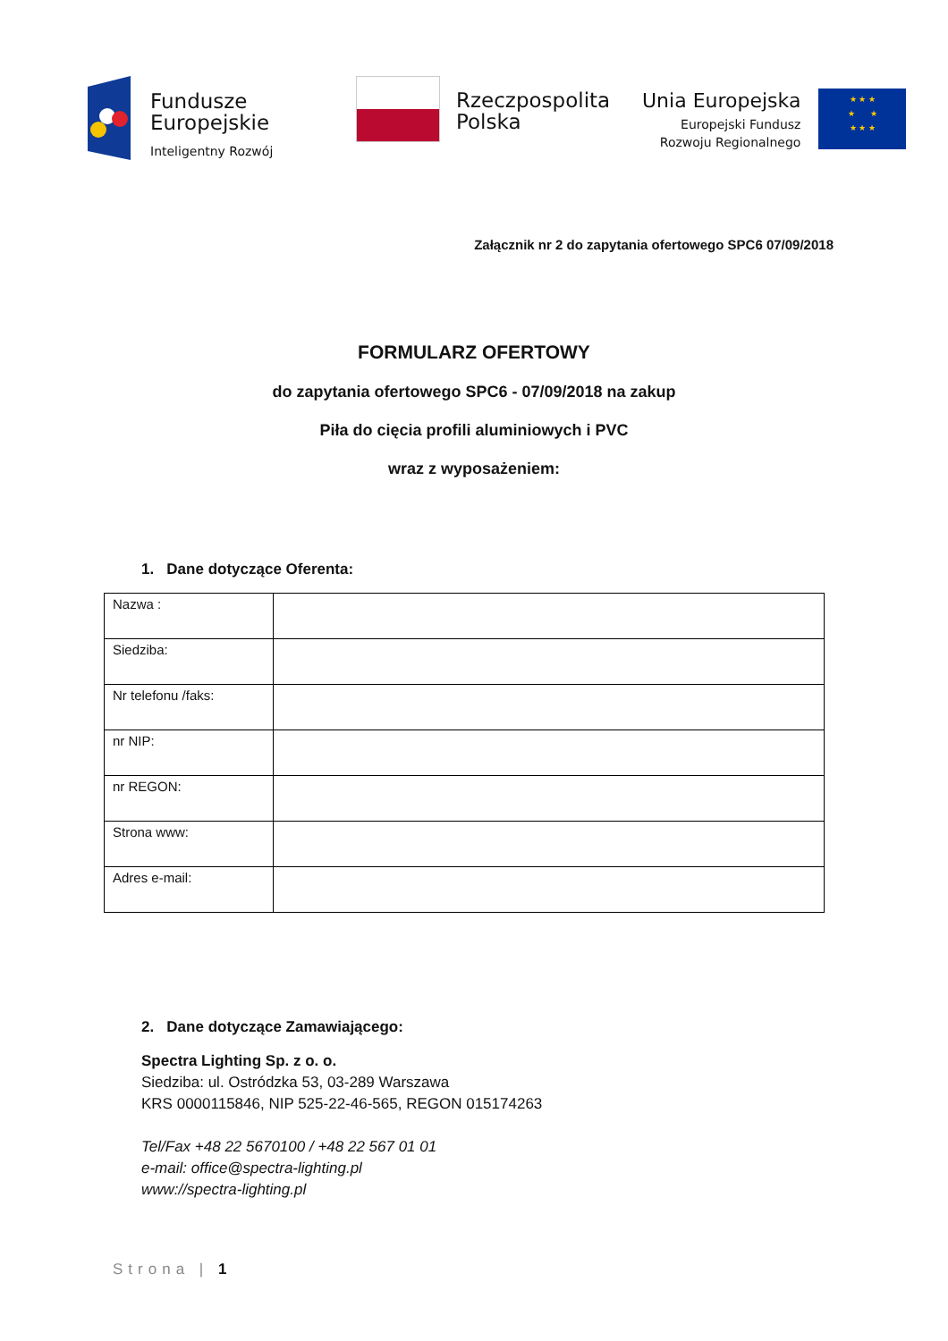Fundusze
Europejskie
Inteligentny Rozwój
Rzeczpospolita
Polska
Unia Europejska
Europejski Fundusz
Rozwoju Regionalnego
★ ★ ★
★ ★
★ ★ ★
Załącznik nr 2 do zapytania ofertowego SPC6 07/09/2018
FORMULARZ OFERTOWY
do zapytania ofertowego SPC6 - 07/09/2018 na zakup
Piła do cięcia profili aluminiowych i PVC
wraz z wyposażeniem:
1. Dane dotyczące Oferenta:
| Nazwa : | |
| Siedziba: | |
| Nr telefonu /faks: | |
| nr NIP: | |
| nr REGON: | |
| Strona www: | |
| Adres e-mail: | |
2. Dane dotyczące Zamawiającego:
Spectra Lighting Sp. z o. o.
Siedziba: ul. Ostródzka 53, 03-289 Warszawa
KRS 0000115846, NIP 525-22-46-565, REGON 015174263
Tel/Fax +48 22 5670100 / +48 22 567 01 01
e-mail: office@spectra-lighting.pl
www://spectra-lighting.pl
Strona | 1